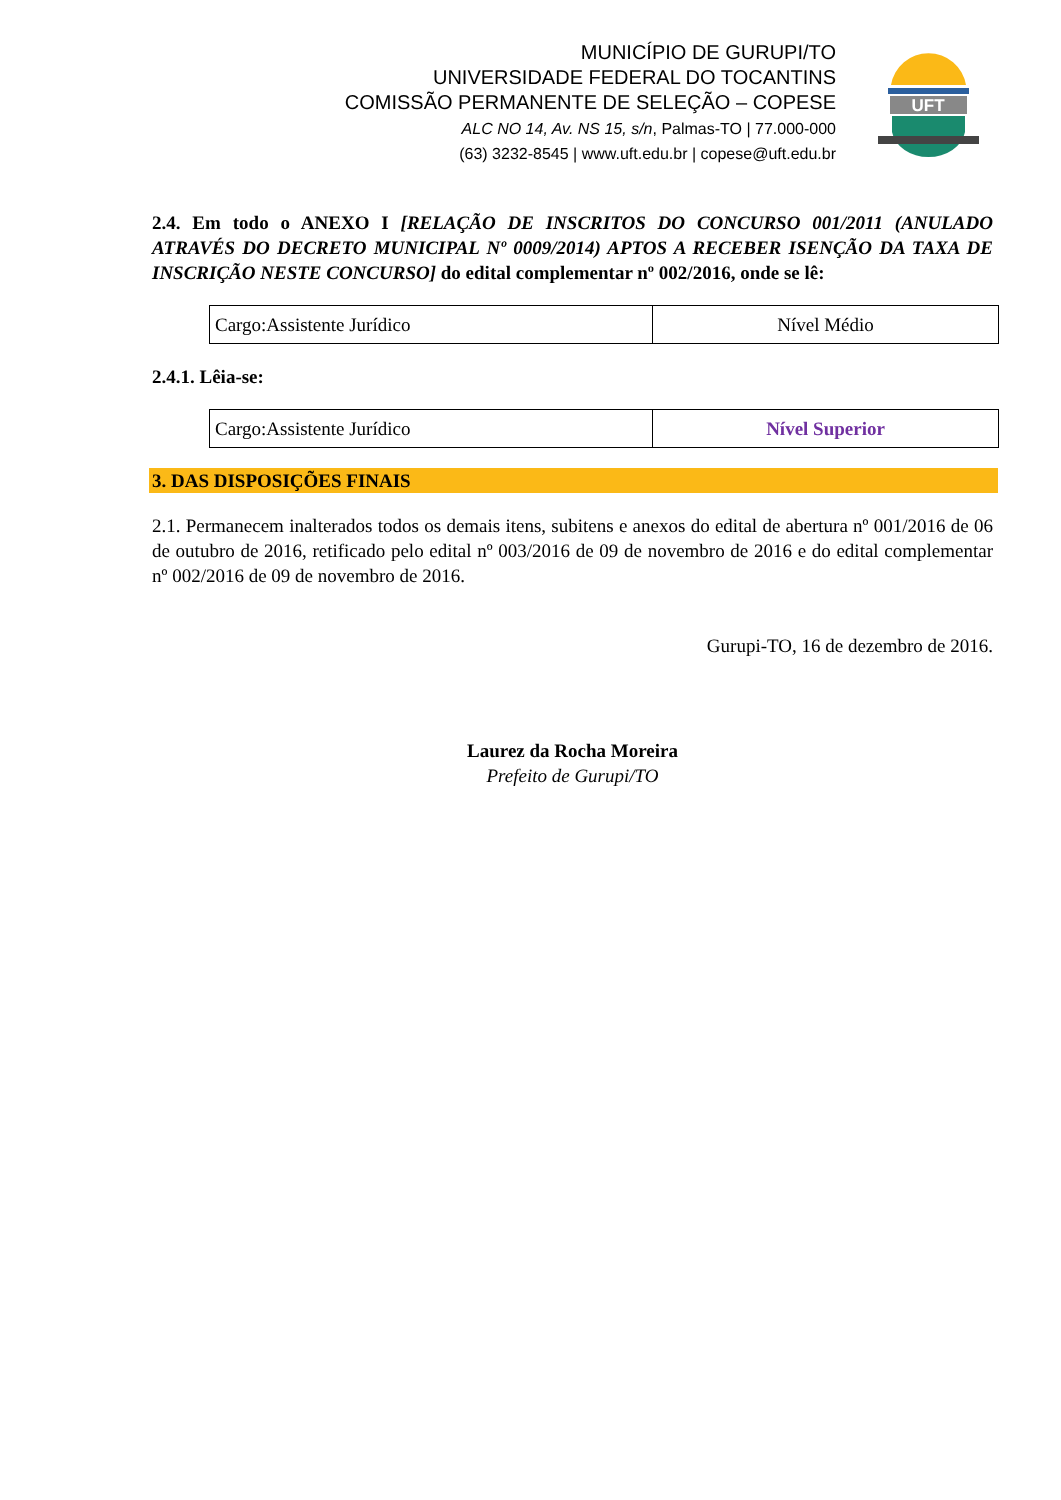MUNICÍPIO DE GURUPI/TO
UNIVERSIDADE FEDERAL DO TOCANTINS
COMISSÃO PERMANENTE DE SELEÇÃO – COPESE
ALC NO 14, Av. NS 15, s/n, Palmas-TO | 77.000-000
(63) 3232-8545 | www.uft.edu.br | copese@uft.edu.br
UFT
2.4. Em todo o ANEXO I [RELAÇÃO DE INSCRITOS DO CONCURSO 001/2011 (ANULADO ATRAVÉS DO DECRETO MUNICIPAL Nº 0009/2014) APTOS A RECEBER ISENÇÃO DA TAXA DE INSCRIÇÃO NESTE CONCURSO] do edital complementar nº 002/2016, onde se lê:
| Cargo:Assistente Jurídico | Nível Médio |
2.4.1. Lêia-se:
| Cargo:Assistente Jurídico | Nível Superior |
3. DAS DISPOSIÇÕES FINAIS
2.1. Permanecem inalterados todos os demais itens, subitens e anexos do edital de abertura nº 001/2016 de 06 de outubro de 2016, retificado pelo edital nº 003/2016 de 09 de novembro de 2016 e do edital complementar nº 002/2016 de 09 de novembro de 2016.
Gurupi-TO, 16 de dezembro de 2016.
Laurez da Rocha Moreira
Prefeito de Gurupi/TO